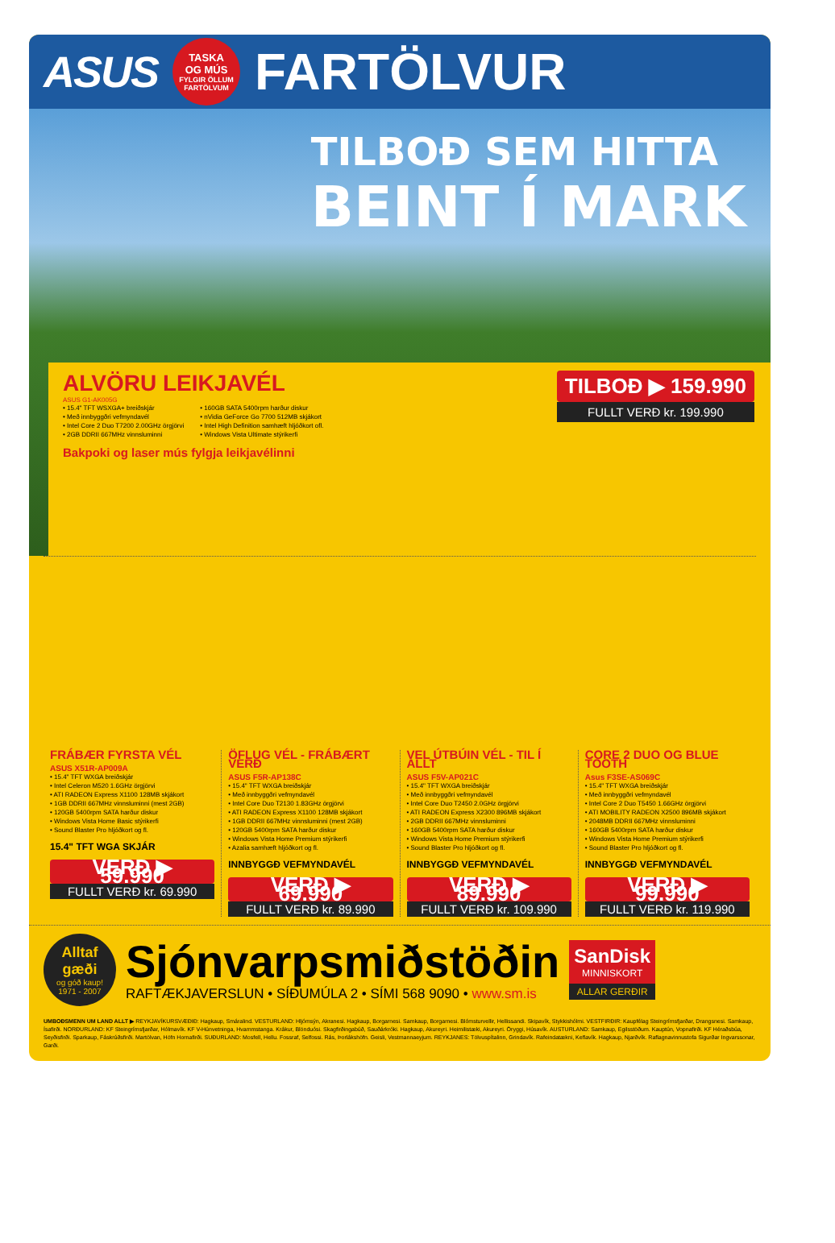ASUS
TASKA
OG MÚS
FYLGIR ÖLLUM FARTÖLVUM
FARTÖLVUR
TILBOÐ SEM HITTA
BEINT Í MARK
ALVÖRU LEIKJAVÉL
ASUS G1-AK005G
• 15.4" TFT WSXGA+ breiðskjár
• Með innbyggðri vefmyndavél
• Intel Core 2 Duo T7200 2.00GHz örgjörvi
• 2GB DDRII 667MHz vinnsluminni
• 160GB SATA 5400rpm harður diskur
• nVidia GeForce Go 7700 512MB skjákort
• Intel High Definition samhæft hljóðkort ofl.
• Windows Vista Ultimate stýrikerfi
Bakpoki og laser mús fylgja leikjavélinni
TILBOÐ ▶ 159.990
FULLT VERÐ kr. 199.990
FRÁBÆR FYRSTA VÉL
ASUS X51R-AP009A
• 15.4" TFT WXGA breiðskjár
• Intel Celeron M520 1.6GHz örgjörvi
• ATI RADEON Express X1100 128MB skjákort
• 1GB DDRII 667MHz vinnsluminni (mest 2GB)
• 120GB 5400rpm SATA harður diskur
• Windows Vista Home Basic stýrikerfi
• Sound Blaster Pro hljóðkort og fl.
15.4" TFT WGA SKJÁR
VERÐ ▶ 59.990
FULLT VERÐ kr. 69.990
ÖFLUG VÉL - FRÁBÆRT VERÐ
ASUS F5R-AP138C
• 15.4" TFT WXGA breiðskjár
• Með innbyggðri vefmyndavél
• Intel Core Duo T2130 1.83GHz örgjörvi
• ATI RADEON Express X1100 128MB skjákort
• 1GB DDRII 667MHz vinnsluminni (mest 2GB)
• 120GB 5400rpm SATA harður diskur
• Windows Vista Home Premium stýrikerfi
• Azalia samhæft hljóðkort og fl.
INNBYGGÐ VEFMYNDAVÉL
VERÐ ▶ 69.990
FULLT VERÐ kr. 89.990
VEL ÚTBÚIN VÉL - TIL Í ALLT
ASUS F5V-AP021C
• 15.4" TFT WXGA breiðskjár
• Með innbyggðri vefmyndavél
• Intel Core Duo T2450 2.0GHz örgjörvi
• ATI RADEON Express X2300 896MB skjákort
• 2GB DDRII 667MHz vinnsluminni
• 160GB 5400rpm SATA harður diskur
• Windows Vista Home Premium stýrikerfi
• Sound Blaster Pro hljóðkort og fl.
INNBYGGÐ VEFMYNDAVÉL
VERÐ ▶ 89.990
FULLT VERÐ kr. 109.990
CORE 2 DUO OG BLUE TOOTH
Asus F3SE-AS069C
• 15.4" TFT WXGA breiðskjár
• Með innbyggðri vefmyndavél
• Intel Core 2 Duo T5450 1.66GHz örgjörvi
• ATI MOBILITY RADEON X2500 896MB skjákort
• 2048MB DDRII 667MHz vinnsluminni
• 160GB 5400rpm SATA harður diskur
• Windows Vista Home Premium stýrikerfi
• Sound Blaster Pro hljóðkort og fl.
INNBYGGÐ VEFMYNDAVÉL
VERÐ ▶ 99.990
FULLT VERÐ kr. 119.990
Alltaf gæði
og góð kaup!
1971 - 2007
Sjónvarpsmiðstöðin
RAFTÆKJAVERSLUN • SÍÐUMÚLA 2 • SÍMI 568 9090 • www.sm.is
SanDisk
MINNISKORT
ALLAR GERÐIR
UMBOÐSMENN UM LAND ALLT ▶ REYKJAVÍKURSVÆÐIÐ: Hagkaup, Smáralind. VESTURLAND: Hljómsýn, Akranesi. Hagkaup, Borgarnesi. Samkaup, Borgarnesi. Blómsturvellir, Hellissandi. Skipavík, Stykkishólmi. VESTFIRÐIR: Kaupfélag Steingrímsfjarðar, Drangsnesi. Samkaup, Ísafirði. NORÐURLAND: KF Steingrímsfjarðar, Hólmavík. KF V-Húnvetninga, Hvammstanga. Krákur, Blönduósi. Skagfirðingabúð, Sauðárkróki. Hagkaup, Akureyri. Heimilistæki, Akureyri. Öryggi, Húsavík. AUSTURLAND: Samkaup, Egilsstöðum. Kauptún, Vopnafirði. KF Héraðsbúa, Seyðisfirði. Sparkaup, Fáskrúðsfirði. Martölvan, Höfn Hornafirði. SUÐURLAND: Mosfell, Hellu. Fossraf, Selfossi. Rás, Þorlákshöfn. Geisli, Vestmannaeyjum. REYKJANES: Tölvuspítalinn, Grindavík. Rafeindatækni, Keflavík. Hagkaup, Njarðvík. Raflagnavinnustofa Sigurðar Ingvarssonar, Garði.